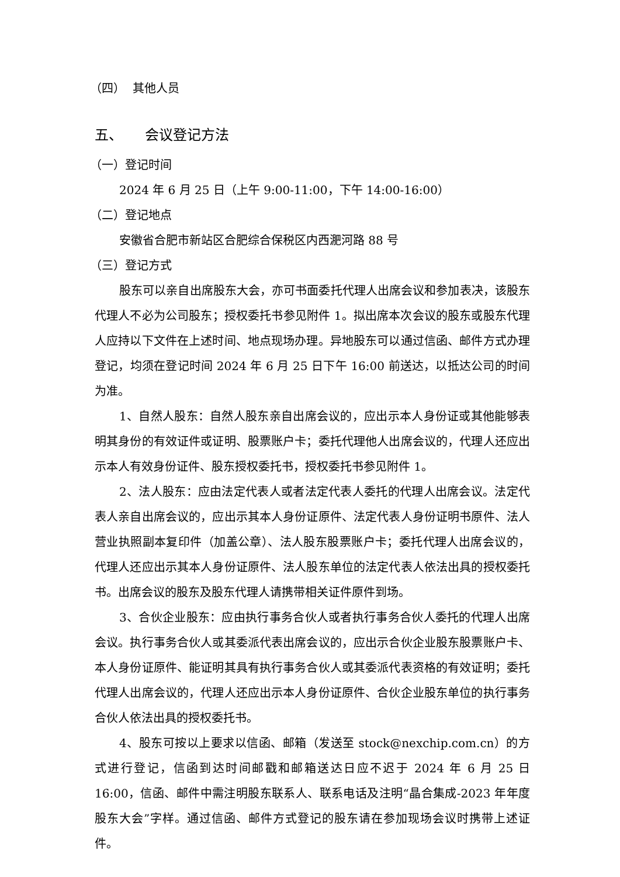（四） 其他人员
五、 会议登记方法
（一）登记时间
2024 年 6 月 25 日（上午 9:00-11:00，下午 14:00-16:00）
（二）登记地点
安徽省合肥市新站区合肥综合保税区内西淝河路 88 号
（三）登记方式
股东可以亲自出席股东大会，亦可书面委托代理人出席会议和参加表决，该股东代理人不必为公司股东；授权委托书参见附件 1。拟出席本次会议的股东或股东代理人应持以下文件在上述时间、地点现场办理。异地股东可以通过信函、邮件方式办理登记，均须在登记时间 2024 年 6 月 25 日下午 16:00 前送达，以抵达公司的时间为准。
1、自然人股东：自然人股东亲自出席会议的，应出示本人身份证或其他能够表明其身份的有效证件或证明、股票账户卡；委托代理他人出席会议的，代理人还应出示本人有效身份证件、股东授权委托书，授权委托书参见附件 1。
2、法人股东：应由法定代表人或者法定代表人委托的代理人出席会议。法定代表人亲自出席会议的，应出示其本人身份证原件、法定代表人身份证明书原件、法人营业执照副本复印件（加盖公章）、法人股东股票账户卡；委托代理人出席会议的，代理人还应出示其本人身份证原件、法人股东单位的法定代表人依法出具的授权委托书。出席会议的股东及股东代理人请携带相关证件原件到场。
3、合伙企业股东：应由执行事务合伙人或者执行事务合伙人委托的代理人出席会议。执行事务合伙人或其委派代表出席会议的，应出示合伙企业股东股票账户卡、本人身份证原件、能证明其具有执行事务合伙人或其委派代表资格的有效证明；委托代理人出席会议的，代理人还应出示本人身份证原件、合伙企业股东单位的执行事务合伙人依法出具的授权委托书。
4、股东可按以上要求以信函、邮箱（发送至 stock@nexchip.com.cn）的方式进行登记，信函到达时间邮戳和邮箱送达日应不迟于 2024 年 6 月 25 日 16:00，信函、邮件中需注明股东联系人、联系电话及注明“晶合集成-2023 年年度股东大会”字样。通过信函、邮件方式登记的股东请在参加现场会议时携带上述证件。